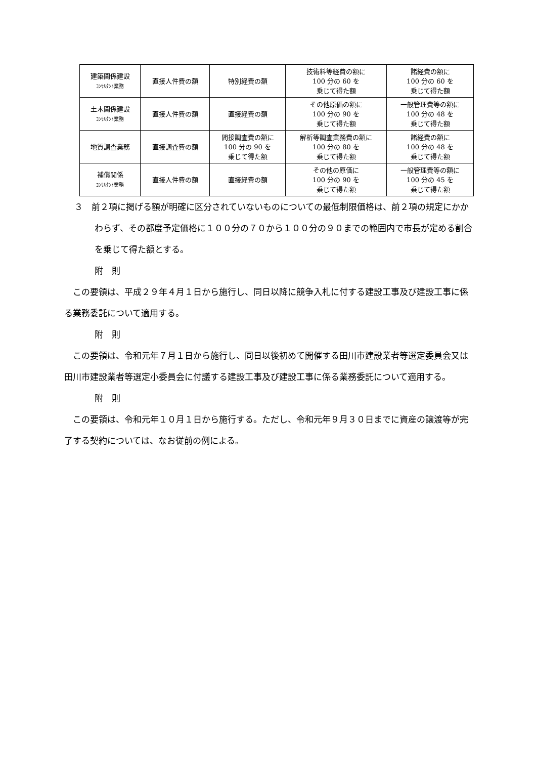| 建築関係建設 ｺﾝｻﾙﾀﾝﾄ業務 | 直接人件費の額 | 特別経費の額 | 技術料等経費の額に 100 分の 60 を 乗じて得た額 | 諸経費の額に 100 分の 60 を 乗じて得た額 |
| 土木関係建設 ｺﾝｻﾙﾀﾝﾄ業務 | 直接人件費の額 | 直接経費の額 | その他原価の額に 100 分の 90 を 乗じて得た額 | 一般管理費等の額に 100 分の 48 を 乗じて得た額 |
| 地質調査業務 | 直接調査費の額 | 間接調査費の額に 100 分の 90 を 乗じて得た額 | 解析等調査業務費の額に 100 分の 80 を 乗じて得た額 | 諸経費の額に 100 分の 48 を 乗じて得た額 |
| 補償関係 ｺﾝｻﾙﾀﾝﾄ業務 | 直接人件費の額 | 直接経費の額 | その他の原価に 100 分の 90 を 乗じて得た額 | 一般管理費等の額に 100 分の 45 を 乗じて得た額 |
３　前２項に掲げる額が明確に区分されていないものについての最低制限価格は、前２項の規定にかかわらず、その都度予定価格に１００分の７０から１００分の９０までの範囲内で市長が定める割合を乗じて得た額とする。
附　則
　この要領は、平成２９年４月１日から施行し、同日以降に競争入札に付する建設工事及び建設工事に係る業務委託について適用する。
附　則
　この要領は、令和元年７月１日から施行し、同日以後初めて開催する田川市建設業者等選定委員会又は田川市建設業者等選定小委員会に付議する建設工事及び建設工事に係る業務委託について適用する。
附　則
　この要領は、令和元年１０月１日から施行する。ただし、令和元年９月３０日までに資産の譲渡等が完了する契約については、なお従前の例による。